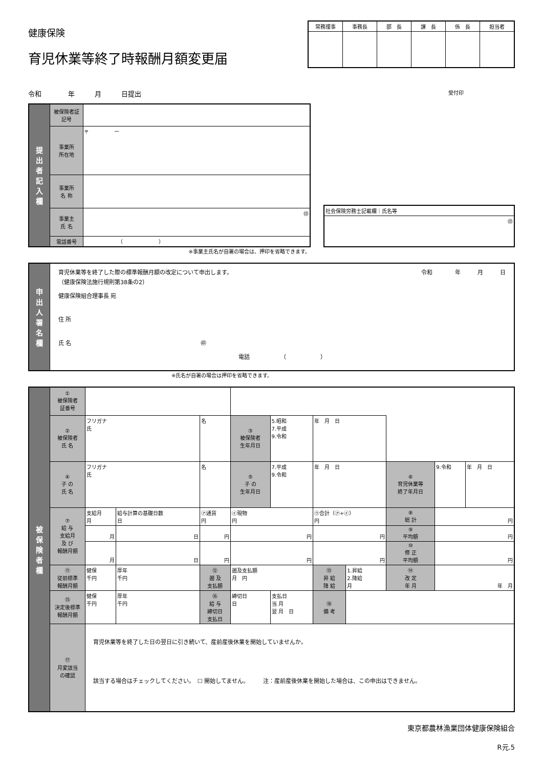健康保険
育児休業等終了時報酬月額変更届
| 常務理事 | 事務長 | 部 長 | 課 長 | 係 長 | 担当者 |
| --- | --- | --- | --- | --- | --- |
令和　　　　年　　　月　　　日提出
受付印
| 提 出 者 記 入 欄 | 被保険者証 記号 | |
| | 事業所 所在地 | 〒 ー |
| | 事業所 名 称 | |
| | 事業主 氏 名 | ㊞ |
| | 電話番号 | （ ） |
| 社会保険労務士記載欄｜氏名等 |
| ㊞ |
※事業主氏名が自署の場合は、押印を省略できます。
| 申 出 人 署 名 欄 | 育児休業等を終了した際の標準報酬月額の改定について申出します。 （健康保険法施行規則第38条の2） 令和 年 月 日 健康保険組合理事長 宛 住 所 氏 名 ㊞ 電話 （ ） |
※氏名が自署の場合は押印を省略できます。
| 被 保 険 者 欄 | ① 被保険者 証番号 | | | | | | | | | | |
| | ② 被保険者 氏 名 | フリガナ 氏 | | 名 | ③ 被保険者 生年月日 | 5.昭和 7.平成 9.令和 | 年 月 日 | | | | |
| | ④ 子 の 氏 名 | フリガナ 氏 | | 名 | ⑤ 子 の 生年月日 | 7.平成 9.令和 | 年 月 日 | | ⑥ 育児休業等 終了年月日 | 9.令和 | 年 月 日 |
| | ⑦ 給 与 支給月 及 び 報酬月額 | 支給月 月 | 給与計算の基礎日数 日 | ㋐通貨 円 | ㋑現物 円 | | ㋒合計（㋐+㋑） 円 | | ⑧ 総 計 | 円 | |
| | | 月 | 日 | 円 | 円 | | 円 | | ⑨ 平均額 | 円 | |
| | | 月 | 日 | 円 | 円 | | 円 | | ⑩ 修 正 平均額 | 円 | |
| | ⑪ 従前標準 報酬月額 | 健保 千円 | 厚年 千円 | ⑫ 遡 及 支払額 | 遡及支払額 月 円 | | ⑬ 昇 給 降 給 | 1.昇給 2.降給 月 | ⑭ 改 定 年 月 | 年 月 | |
| | ⑮ 決定後標準 報酬月額 | 健保 千円 | 厚年 千円 | ⑯ 給 与 締切日 支払日 | 締切日 日 | 支払日 当 月 翌 月 日 | ⑱ 備 考 | | | | |
| | ⑰ 月変該当 の確認 | 育児休業等を終了した日の翌日に引き続いて、産前産後休業を開始していませんか。 該当する場合はチェックしてください。 ☐ 開始してません。 注：産前産後休業を開始した場合は、この申出はできません。 | | | | | | | | | |
東京都農林漁業団体健康保険組合
R元.5